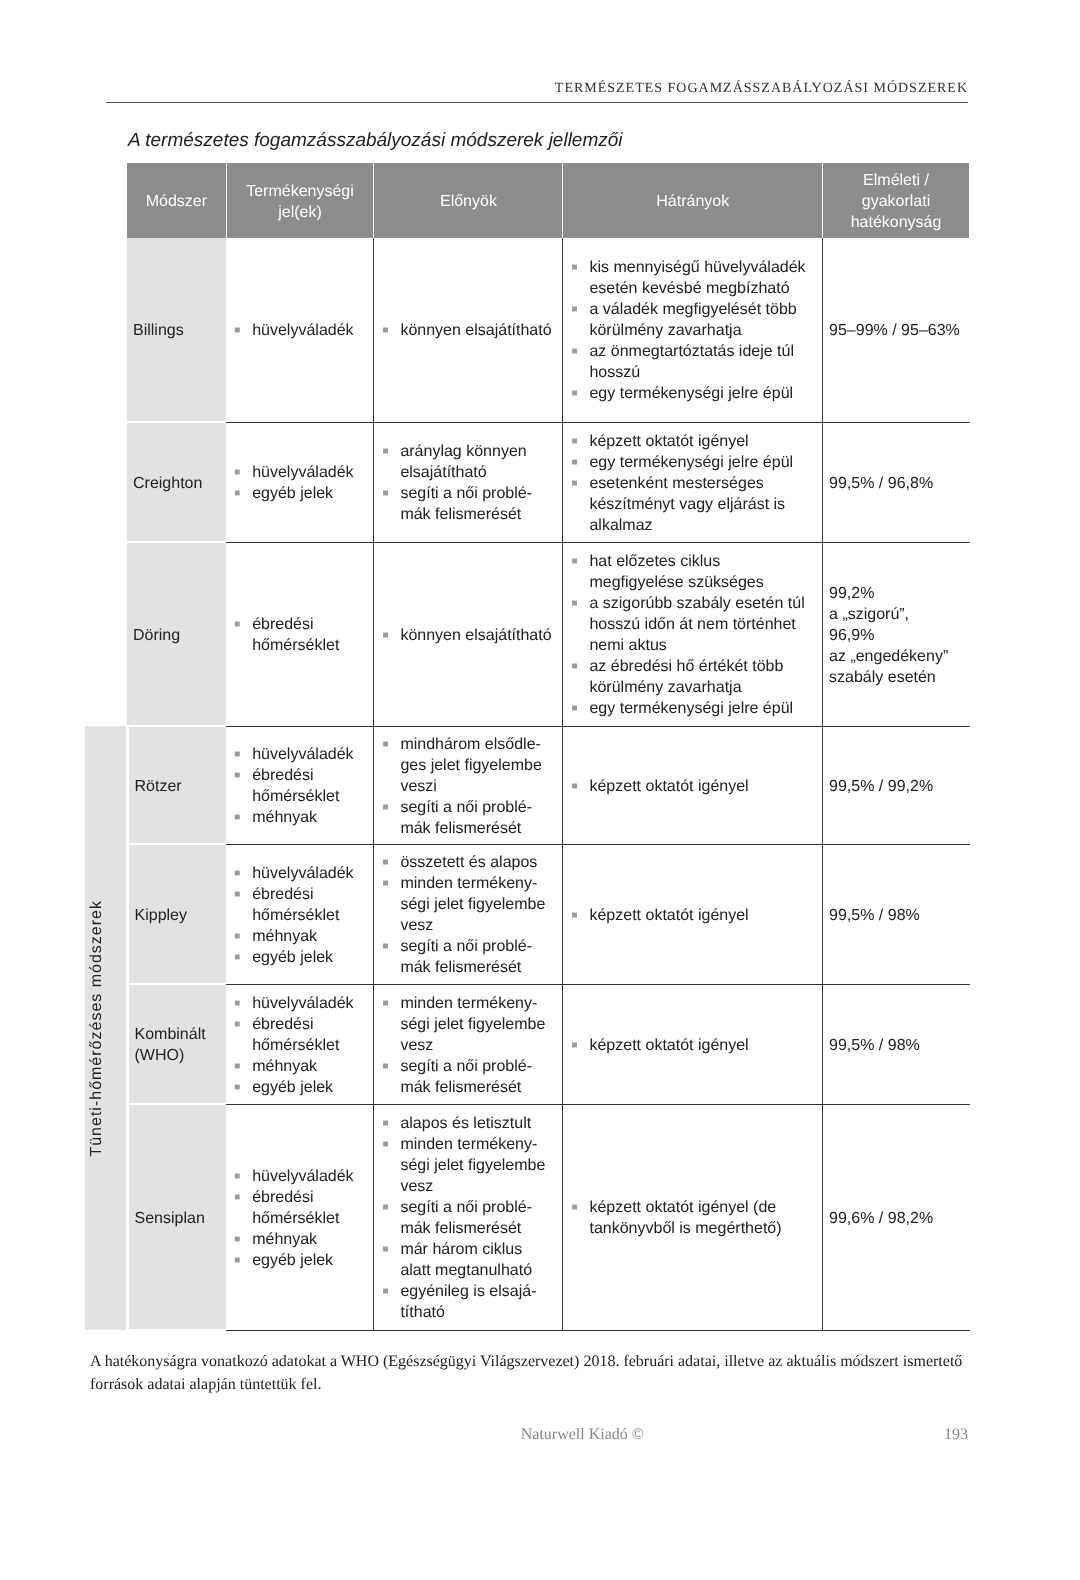TERMÉSZETES FOGAMZÁSSZABÁLYOZÁSI MÓDSZEREK
A természetes fogamzásszabályozási módszerek jellemzői
| | Módszer | Termékenységi jel(ek) | Előnyök | Hátrányok | Elméleti / gyakorlati hatékonyság |
| | Billings | ■ hüvelyváladék | ■ könnyen elsajátítható | ■ kis mennyiségű hüvely­váladék esetén kevésbé megbízható ■ a váladék megfigyelését több körülmény zavarhatja ■ az önmegtartóztatás ideje túl hosszú ■ egy termékenységi jelre épül | 95–99% / 95–63% |
| | Creighton | ■ hüvelyváladék ■ egyéb jelek | ■ aránylag könnyen elsajátítható ■ segíti a női problé­mák felismerését | ■ képzett oktatót igényel ■ egy termékenységi jelre épül ■ esetenként mesterséges készítményt vagy eljárást is alkalmaz | 99,5% / 96,8% |
| | Döring | ■ ébredési hőmérséklet | ■ könnyen elsajátítható | ■ hat előzetes ciklus megfigyelése szükséges ■ a szigorúbb szabály esetén túl hosszú időn át nem történhet nemi aktus ■ az ébredési hő értékét több körülmény zavarhatja ■ egy termékenységi jelre épül | 99,2% a „szigorú”, 96,9% az „engedékeny” szabály esetén |
| Tüneti-hőmérőzéses módszerek | Rötzer | ■ hüvelyváladék ■ ébredési hőmérséklet ■ méhnyak | ■ mindhárom elsődle­ges jelet figyelembe veszi ■ segíti a női problé­mák felismerését | ■ képzett oktatót igényel | 99,5% / 99,2% |
| | Kippley | ■ hüvelyváladék ■ ébredési hőmérséklet ■ méhnyak ■ egyéb jelek | ■ összetett és alapos ■ minden terméken­y­ségi jelet figyelembe vesz ■ segíti a női problé­mák felismerését | ■ képzett oktatót igényel | 99,5% / 98% |
| | Kombinált (WHO) | ■ hüvelyváladék ■ ébredési hőmérséklet ■ méhnyak ■ egyéb jelek | ■ minden terméken­y­ségi jelet figyelembe vesz ■ segíti a női problé­mák felismerését | ■ képzett oktatót igényel | 99,5% / 98% |
| | Sensiplan | ■ hüvelyváladék ■ ébredési hőmérséklet ■ méhnyak ■ egyéb jelek | ■ alapos és letisztult ■ minden terméken­y­ségi jelet figyelembe vesz ■ segíti a női problé­mák felismerését ■ már három ciklus alatt megtanulható ■ egyénileg is elsajá­títható | ■ képzett oktatót igényel (de tankönyvből is megérthető) | 99,6% / 98,2% |
A hatékonyságra vonatkozó adatokat a WHO (Egészségügyi Világszervezet) 2018. februári adatai, illetve az aktuális módszert ismertető források adatai alapján tüntettük fel.
Naturwell Kiadó © 193